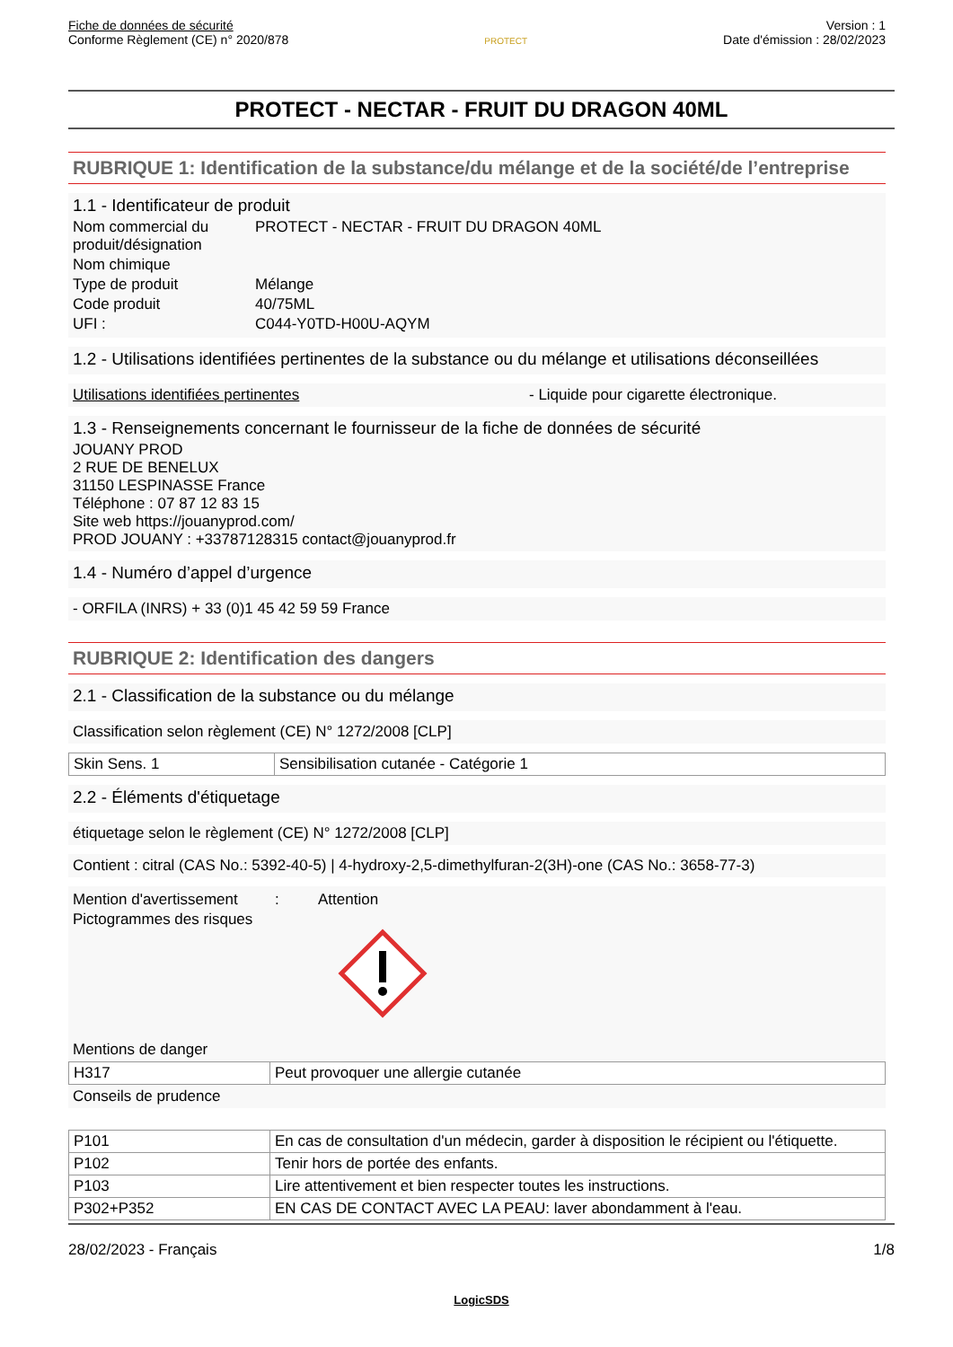Fiche de données de sécurité
Conforme Règlement (CE) n° 2020/878
PROTECT
Version : 1
Date d'émission : 28/02/2023
PROTECT - NECTAR - FRUIT DU DRAGON 40ML
RUBRIQUE 1: Identification de la substance/du mélange et de la société/de l’entreprise
1.1 - Identificateur de produit
Nom commercial du produit/désignation
PROTECT - NECTAR - FRUIT DU DRAGON 40ML
Nom chimique
Type de produit Mélange
Code produit 40/75ML
UFI : C044-Y0TD-H00U-AQYM
1.2 - Utilisations identifiées pertinentes de la substance ou du mélange et utilisations déconseillées
Utilisations identifiées pertinentes - Liquide pour cigarette électronique.
1.3 - Renseignements concernant le fournisseur de la fiche de données de sécurité
JOUANY PROD
2 RUE DE BENELUX
31150 LESPINASSE France
Téléphone : 07 87 12 83 15
Site web https://jouanyprod.com/
PROD JOUANY : +33787128315 contact@jouanyprod.fr
1.4 - Numéro d’appel d’urgence
- ORFILA (INRS) + 33 (0)1 45 42 59 59 France
RUBRIQUE 2: Identification des dangers
2.1 - Classification de la substance ou du mélange
Classification selon règlement (CE) N° 1272/2008 [CLP]
| Skin Sens. 1 | Sensibilisation cutanée - Catégorie 1 |
2.2 - Éléments d'étiquetage
étiquetage selon le règlement (CE) N° 1272/2008 [CLP]
Contient : citral (CAS No.: 5392-40-5) | 4-hydroxy-2,5-dimethylfuran-2(3H)-one (CAS No.: 3658-77-3)
Mention d'avertissement
: Attention
Pictogrammes des risques
Mentions de danger
| H317 | Peut provoquer une allergie cutanée |
Conseils de prudence
| P101 | En cas de consultation d'un médecin, garder à disposition le récipient ou l'étiquette. |
| P102 | Tenir hors de portée des enfants. |
| P103 | Lire attentivement et bien respecter toutes les instructions. |
| P302+P352 | EN CAS DE CONTACT AVEC LA PEAU: laver abondamment à l'eau. |
28/02/2023 - Français 1/8
LogicSDS